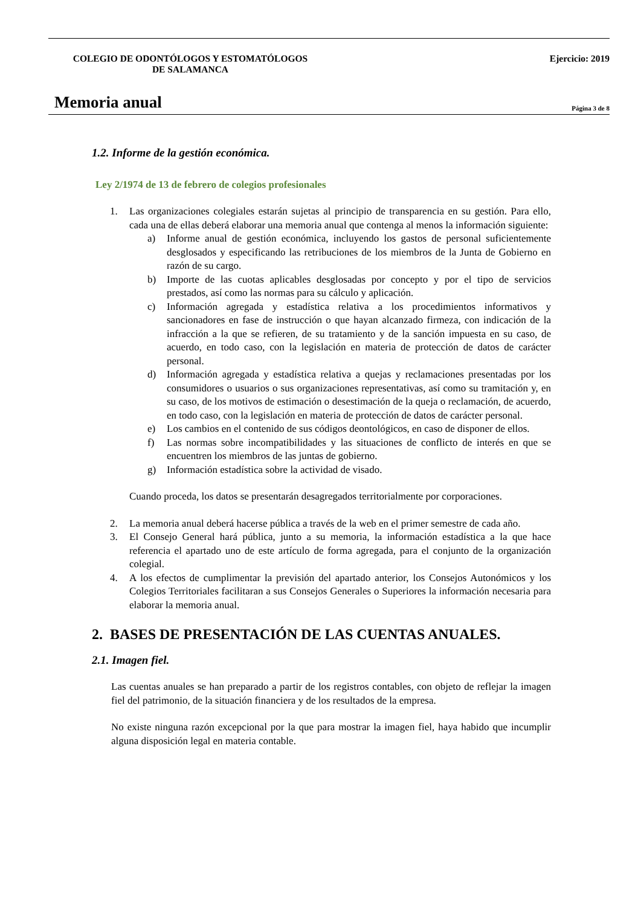COLEGIO DE ODONTÓLOGOS Y ESTOMATÓLOGOS DE SALAMANCA
Ejercicio: 2019
Memoria anual
Página 3 de 8
1.2. Informe de la gestión económica.
Ley 2/1974 de 13 de febrero de colegios profesionales
1. Las organizaciones colegiales estarán sujetas al principio de transparencia en su gestión. Para ello, cada una de ellas deberá elaborar una memoria anual que contenga al menos la información siguiente:
a) Informe anual de gestión económica, incluyendo los gastos de personal suficientemente desglosados y especificando las retribuciones de los miembros de la Junta de Gobierno en razón de su cargo.
b) Importe de las cuotas aplicables desglosadas por concepto y por el tipo de servicios prestados, así como las normas para su cálculo y aplicación.
c) Información agregada y estadística relativa a los procedimientos informativos y sancionadores en fase de instrucción o que hayan alcanzado firmeza, con indicación de la infracción a la que se refieren, de su tratamiento y de la sanción impuesta en su caso, de acuerdo, en todo caso, con la legislación en materia de protección de datos de carácter personal.
d) Información agregada y estadística relativa a quejas y reclamaciones presentadas por los consumidores o usuarios o sus organizaciones representativas, así como su tramitación y, en su caso, de los motivos de estimación o desestimación de la queja o reclamación, de acuerdo, en todo caso, con la legislación en materia de protección de datos de carácter personal.
e) Los cambios en el contenido de sus códigos deontológicos, en caso de disponer de ellos.
f) Las normas sobre incompatibilidades y las situaciones de conflicto de interés en que se encuentren los miembros de las juntas de gobierno.
g) Información estadística sobre la actividad de visado.
Cuando proceda, los datos se presentarán desagregados territorialmente por corporaciones.
2. La memoria anual deberá hacerse pública a través de la web en el primer semestre de cada año.
3. El Consejo General hará pública, junto a su memoria, la información estadística a la que hace referencia el apartado uno de este artículo de forma agregada, para el conjunto de la organización colegial.
4. A los efectos de cumplimentar la previsión del apartado anterior, los Consejos Autonómicos y los Colegios Territoriales facilitaran a sus Consejos Generales o Superiores la información necesaria para elaborar la memoria anual.
2. BASES DE PRESENTACIÓN DE LAS CUENTAS ANUALES.
2.1. Imagen fiel.
Las cuentas anuales se han preparado a partir de los registros contables, con objeto de reflejar la imagen fiel del patrimonio, de la situación financiera y de los resultados de la empresa.
No existe ninguna razón excepcional por la que para mostrar la imagen fiel, haya habido que incumplir alguna disposición legal en materia contable.